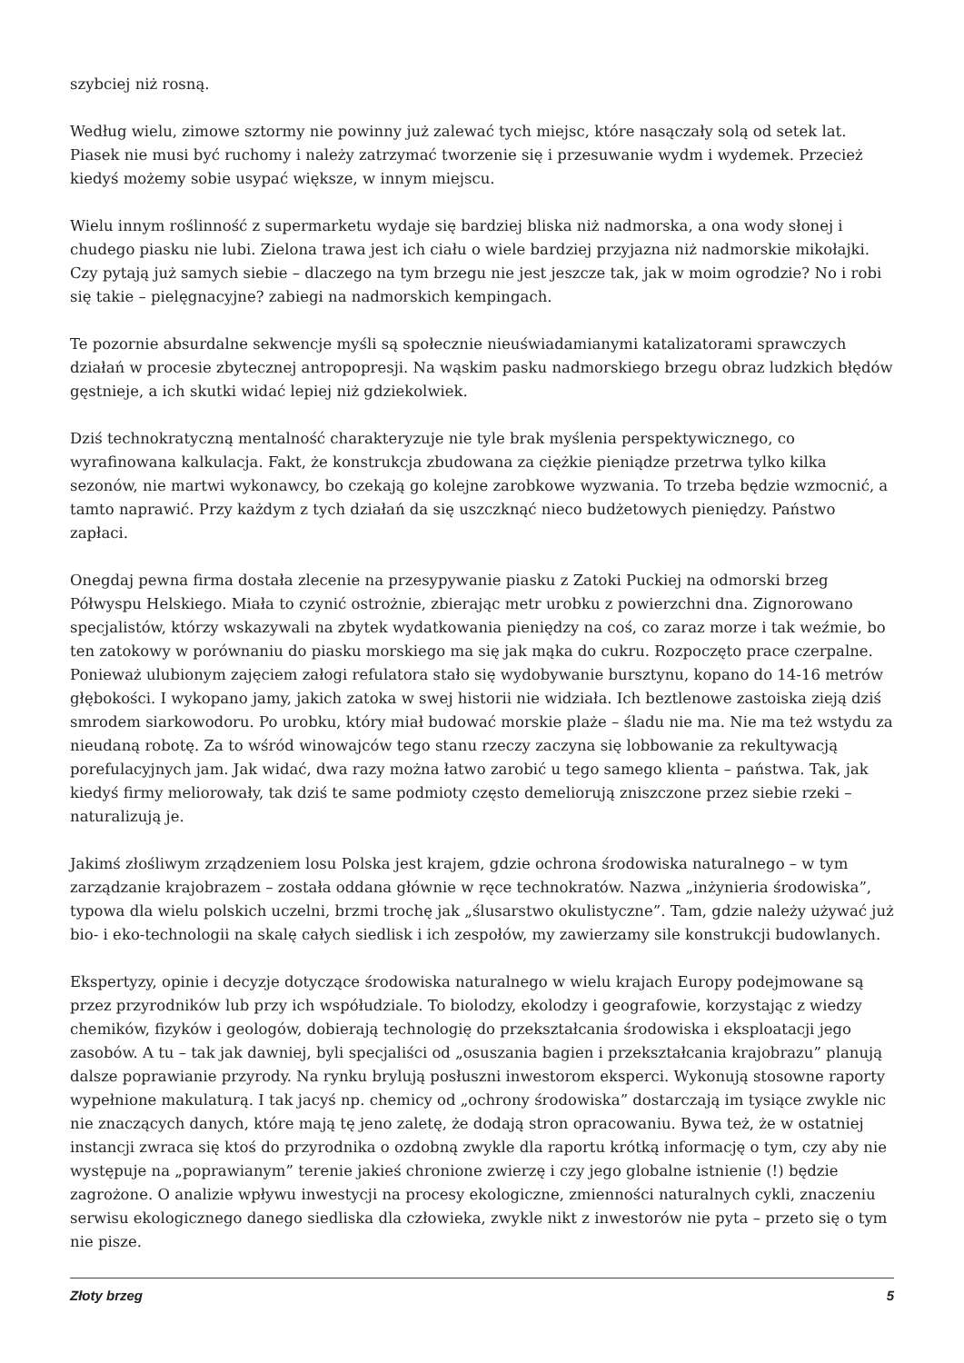szybciej niż rosną.
Według wielu, zimowe sztormy nie powinny już zalewać tych miejsc, które nasączały solą od setek lat. Piasek nie musi być ruchomy i należy zatrzymać tworzenie się i przesuwanie wydm i wydemek. Przecież kiedyś możemy sobie usypać większe, w innym miejscu.
Wielu innym roślinność z supermarketu wydaje się bardziej bliska niż nadmorska, a ona wody słonej i chudego piasku nie lubi. Zielona trawa jest ich ciału o wiele bardziej przyjazna niż nadmorskie mikołajki. Czy pytają już samych siebie – dlaczego na tym brzegu nie jest jeszcze tak, jak w moim ogrodzie? No i robi się takie – pielęgnacyjne? zabiegi na nadmorskich kempingach.
Te pozornie absurdalne sekwencje myśli są społecznie nieuświadamianymi katalizatorami sprawczych działań w procesie zbytecznej antropopresji. Na wąskim pasku nadmorskiego brzegu obraz ludzkich błędów gęstnieje, a ich skutki widać lepiej niż gdziekolwiek.
Dziś technokratyczną mentalność charakteryzuje nie tyle brak myślenia perspektywicznego, co wyrafinowana kalkulacja. Fakt, że konstrukcja zbudowana za ciężkie pieniądze przetrwa tylko kilka sezonów, nie martwi wykonawcy, bo czekają go kolejne zarobkowe wyzwania. To trzeba będzie wzmocnić, a tamto naprawić. Przy każdym z tych działań da się uszczknąć nieco budżetowych pieniędzy. Państwo zapłaci.
Onegdaj pewna firma dostała zlecenie na przesypywanie piasku z Zatoki Puckiej na odmorski brzeg Półwyspu Helskiego. Miała to czynić ostrożnie, zbierając metr urobku z powierzchni dna. Zignorowano specjalistów, którzy wskazywali na zbytek wydatkowania pieniędzy na coś, co zaraz morze i tak weźmie, bo ten zatokowy w porównaniu do piasku morskiego ma się jak mąka do cukru. Rozpoczęto prace czerpalne. Ponieważ ulubionym zajęciem załogi refulatora stało się wydobywanie bursztynu, kopano do 14-16 metrów głębokości. I wykopano jamy, jakich zatoka w swej historii nie widziała. Ich beztlenowe zastoiska zieją dziś smrodem siarkowodoru. Po urobku, który miał budować morskie plaże – śladu nie ma. Nie ma też wstydu za nieudaną robotę. Za to wśród winowajców tego stanu rzeczy zaczyna się lobbowanie za rekultywacją porefulacyjnych jam. Jak widać, dwa razy można łatwo zarobić u tego samego klienta – państwa. Tak, jak kiedyś firmy meliorowały, tak dziś te same podmioty często demeliorują zniszczone przez siebie rzeki – naturalizują je.
Jakimś złośliwym zrządzeniem losu Polska jest krajem, gdzie ochrona środowiska naturalnego – w tym zarządzanie krajobrazem – została oddana głównie w ręce technokratów. Nazwa „inżynieria środowiska”, typowa dla wielu polskich uczelni, brzmi trochę jak „ślusarstwo okulistyczne”. Tam, gdzie należy używać już bio- i eko-technologii na skalę całych siedlisk i ich zespołów, my zawierzamy sile konstrukcji budowlanych.
Ekspertyzy, opinie i decyzje dotyczące środowiska naturalnego w wielu krajach Europy podejmowane są przez przyrodników lub przy ich współudziale. To biolodzy, ekolodzy i geografowie, korzystając z wiedzy chemików, fizyków i geologów, dobierają technologię do przekształcania środowiska i eksploatacji jego zasobów. A tu – tak jak dawniej, byli specjaliści od „osuszania bagien i przekształcania krajobrazu” planują dalsze poprawianie przyrody. Na rynku brylują posłuszni inwestorom eksperci. Wykonują stosowne raporty wypełnione makulaturą. I tak jacyś np. chemicy od „ochrony środowiska” dostarczają im tysiące zwykle nic nie znaczących danych, które mają tę jeno zaletę, że dodają stron opracowaniu. Bywa też, że w ostatniej instancji zwraca się ktoś do przyrodnika o ozdobną zwykle dla raportu krótką informację o tym, czy aby nie występuje na „poprawianym” terenie jakieś chronione zwierzę i czy jego globalne istnienie (!) będzie zagrożone. O analizie wpływu inwestycji na procesy ekologiczne, zmienności naturalnych cykli, znaczeniu serwisu ekologicznego danego siedliska dla człowieka, zwykle nikt z inwestorów nie pyta – przeto się o tym nie pisze.
Złoty brzeg 5